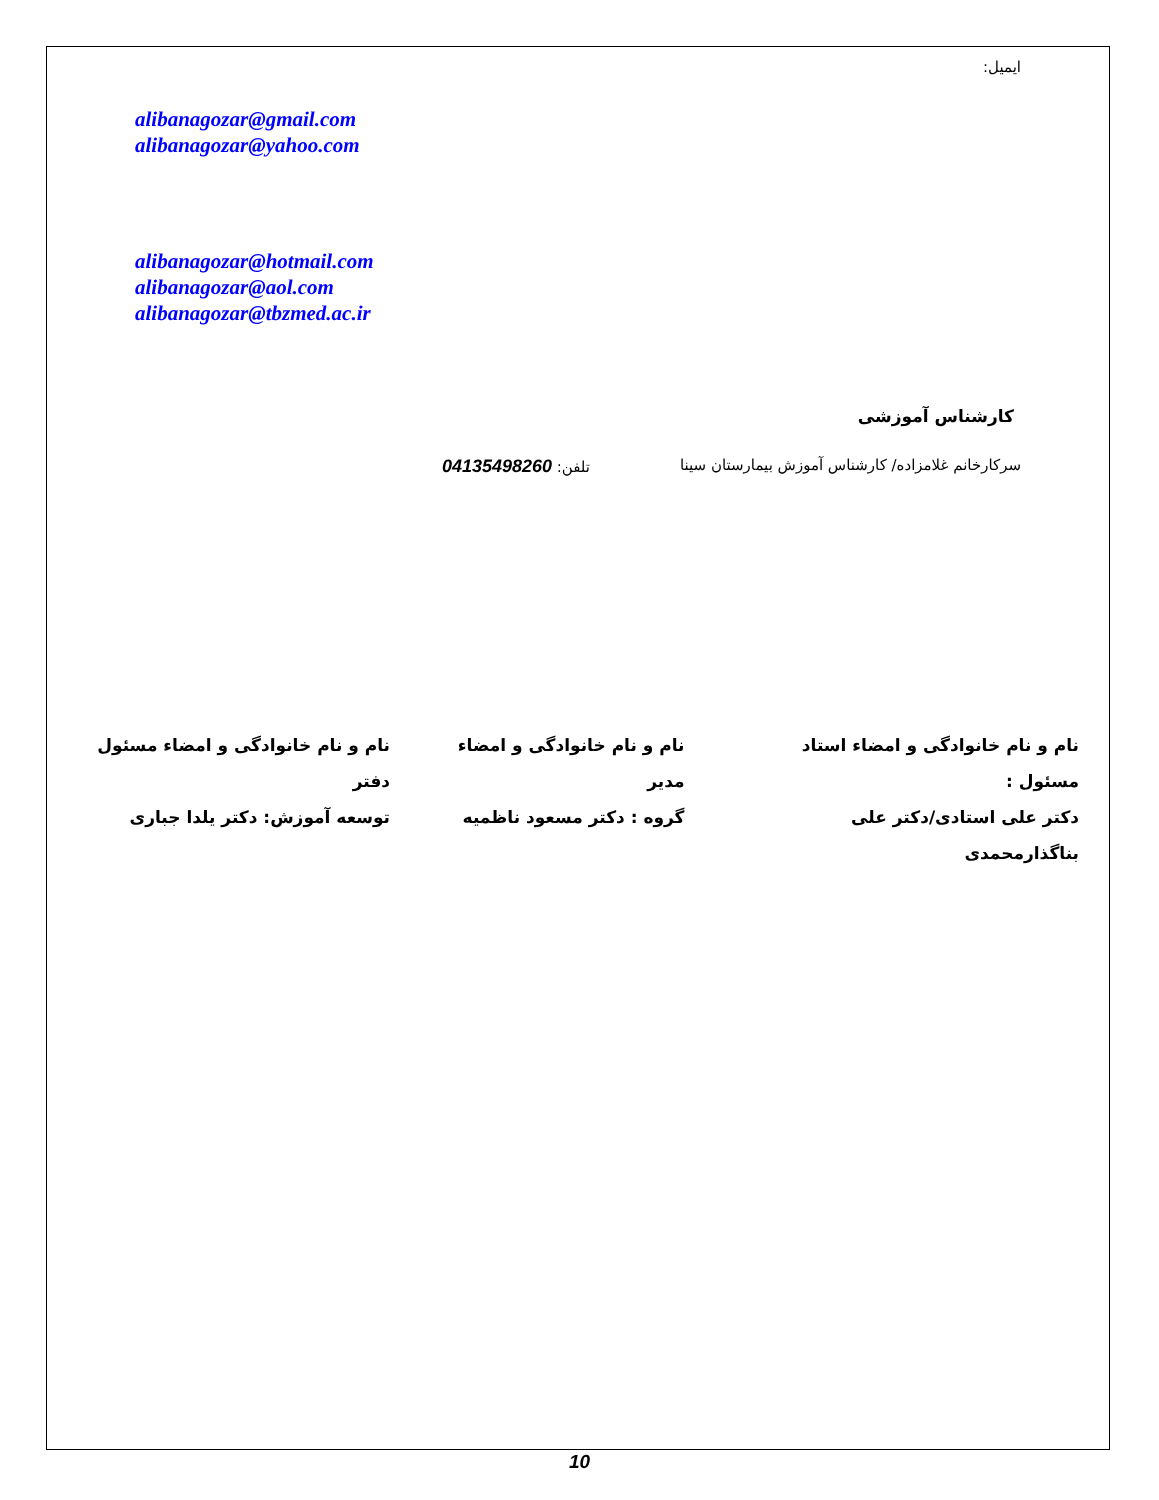ایمیل:
alibanagozar@gmail.com
alibanagozar@yahoo.com
alibanagozar@hotmail.com
alibanagozar@aol.com
alibanagozar@tbzmed.ac.ir
کارشناس آموزشی
سرکارخانم غلامزاده/ کارشناس آموزش بیمارستان سینا تلفن: 04135498260
نام و نام خانوادگی و امضاء استاد مسئول :
دکتر علی استادی/دکتر علی بناگذارمحمدی
نام و نام خانوادگی و امضاء مدیر
گروه : دکتر مسعود ناظمیه
نام و نام خانوادگی و امضاء مسئول دفتر
توسعه آموزش: دکتر یلدا جباری
10